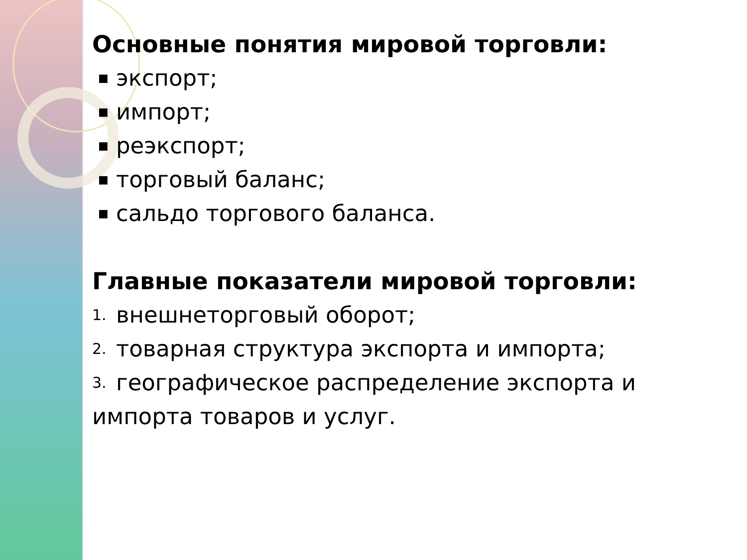Основные понятия мировой торговли:
■ экспорт;
■ импорт;
■ реэкспорт;
■ торговый баланс;
■ сальдо торгового баланса.
Главные показатели мировой торговли:
1. внешнеторговый оборот;
2. товарная структура экспорта и импорта;
3. географическое распределение экспорта и
импорта товаров и услуг.